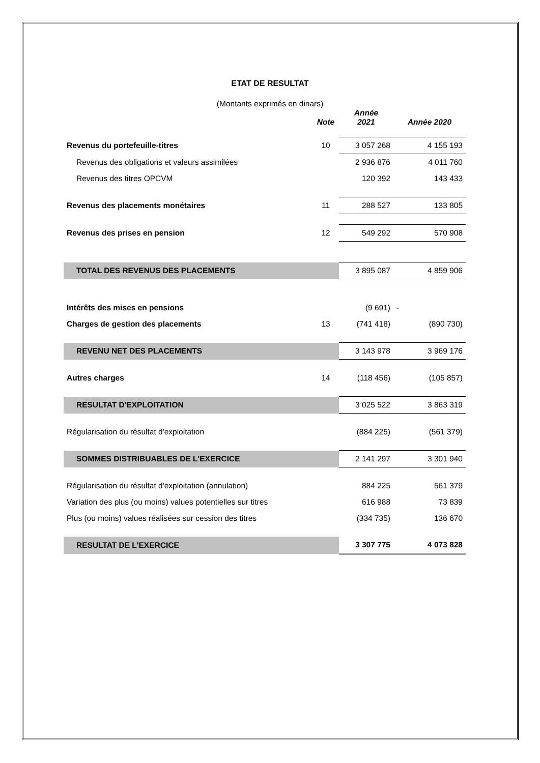ETAT DE RESULTAT
(Montants exprimés en dinars)
| | Note | Année 2021 | Année 2020 |
| --- | --- | --- | --- |
| Revenus du portefeuille-titres | 10 | 3 057 268 | 4 155 193 |
| Revenus des obligations et valeurs assimilées | | 2 936 876 | 4 011 760 |
| Revenus des titres OPCVM | | 120 392 | 143 433 |
| Revenus des placements monétaires | 11 | 288 527 | 133 805 |
| Revenus des prises en pension | 12 | 549 292 | 570 908 |
| TOTAL DES REVENUS DES PLACEMENTS | | 3 895 087 | 4 859 906 |
| Intérêts des mises en pensions | | (9 691) | - |
| Charges de gestion des placements | 13 | (741 418) | (890 730) |
| REVENU NET DES PLACEMENTS | | 3 143 978 | 3 969 176 |
| Autres charges | 14 | (118 456) | (105 857) |
| RESULTAT D'EXPLOITATION | | 3 025 522 | 3 863 319 |
| Régularisation du résultat d'exploitation | | (884 225) | (561 379) |
| SOMMES DISTRIBUABLES DE L'EXERCICE | | 2 141 297 | 3 301 940 |
| Régularisation du résultat d'exploitation (annulation) | | 884 225 | 561 379 |
| Variation des plus (ou moins) values potentielles sur titres | | 616 988 | 73 839 |
| Plus (ou moins) values réalisées sur cession des titres | | (334 735) | 136 670 |
| RESULTAT DE L'EXERCICE | | 3 307 775 | 4 073 828 |